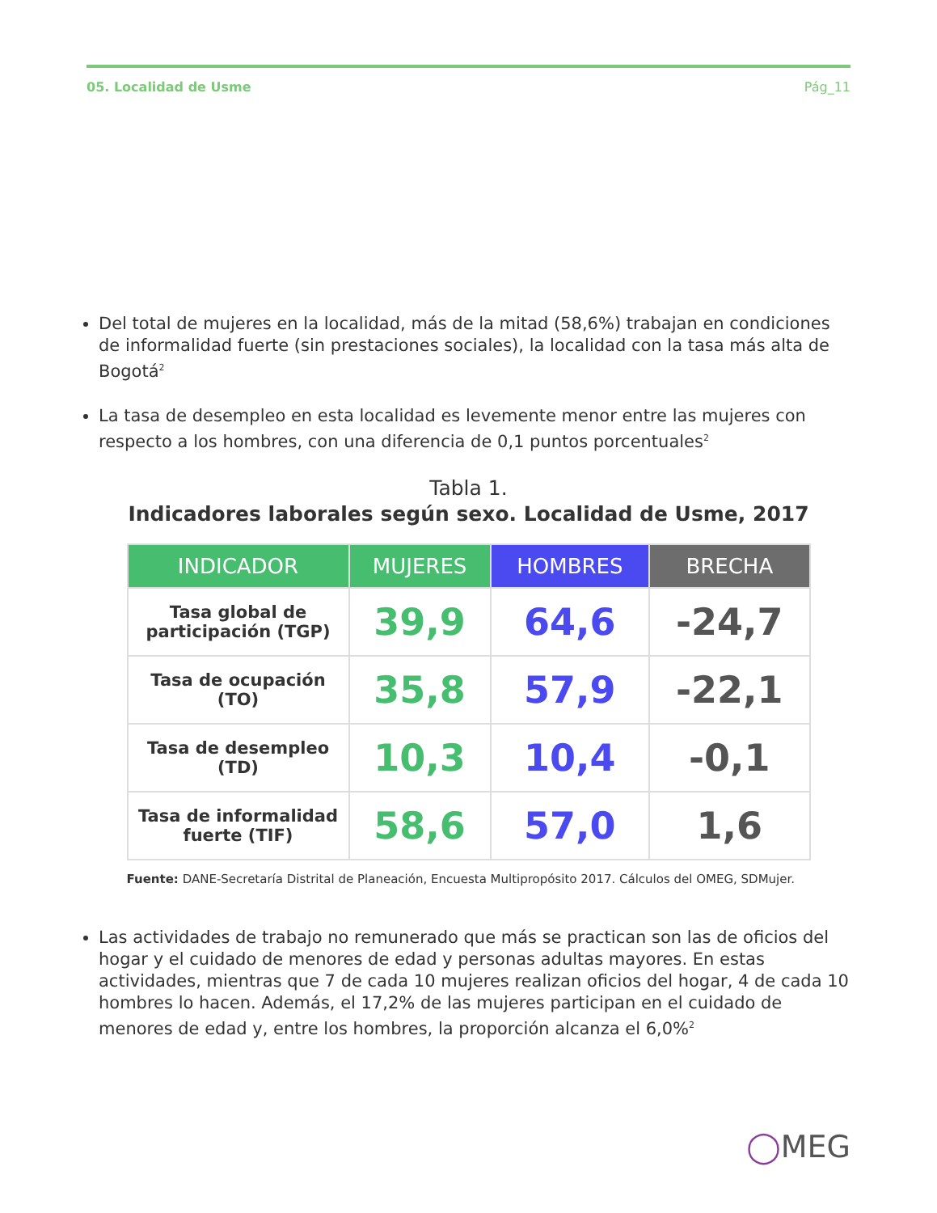05. Localidad de Usme Pág_11
Del total de mujeres en la localidad, más de la mitad (58,6%) trabajan en condiciones de informalidad fuerte (sin prestaciones sociales), la localidad con la tasa más alta de Bogotá<sup>2</sup>
La tasa de desempleo en esta localidad es levemente menor entre las mujeres con respecto a los hombres, con una diferencia de 0,1 puntos porcentuales<sup>2</sup>
Tabla 1.
Indicadores laborales según sexo. Localidad de Usme, 2017
| INDICADOR | MUJERES | HOMBRES | BRECHA |
| --- | --- | --- | --- |
| Tasa global de participación (TGP) | 39,9 | 64,6 | -24,7 |
| Tasa de ocupación (TO) | 35,8 | 57,9 | -22,1 |
| Tasa de desempleo (TD) | 10,3 | 10,4 | -0,1 |
| Tasa de informalidad fuerte (TIF) | 58,6 | 57,0 | 1,6 |
Fuente: DANE-Secretaría Distrital de Planeación, Encuesta Multipropósito 2017. Cálculos del OMEG, SDMujer.
Las actividades de trabajo no remunerado que más se practican son las de oficios del hogar y el cuidado de menores de edad y personas adultas mayores. En estas actividades, mientras que 7 de cada 10 mujeres realizan oficios del hogar, 4 de cada 10 hombres lo hacen. Además, el 17,2% de las mujeres participan en el cuidado de menores de edad y, entre los hombres, la proporción alcanza el 6,0%<sup>2</sup>
◯MEG